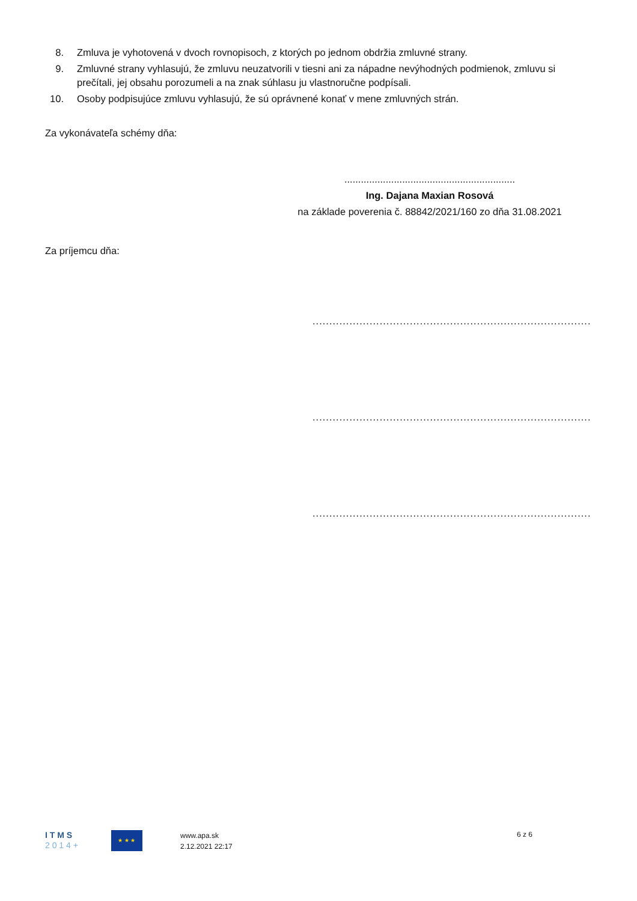8. Zmluva je vyhotovená v dvoch rovnopisoch, z ktorých po jednom obdržia zmluvné strany.
9. Zmluvné strany vyhlasujú, že zmluvu neuzatvorili v tiesni ani za nápadne nevýhodných podmienok, zmluvu si prečítali, jej obsahu porozumeli a na znak súhlasu ju vlastnoručne podpísali.
10. Osoby podpisujúce zmluvu vyhlasujú, že sú oprávnené konať v mene zmluvných strán.
Za vykonávateľa schémy dňa:
..............................................................
Ing. Dajana Maxian Rosová
na základe poverenia č. 88842/2021/160 zo dňa 31.08.2021
Za príjemcu dňa:
.............................................................................................................
.............................................................................................................
.............................................................................................................
I T M S
2 0 1 4 +
★ ★ ★
www.apa.sk
2.12.2021 22:17
6 z 6